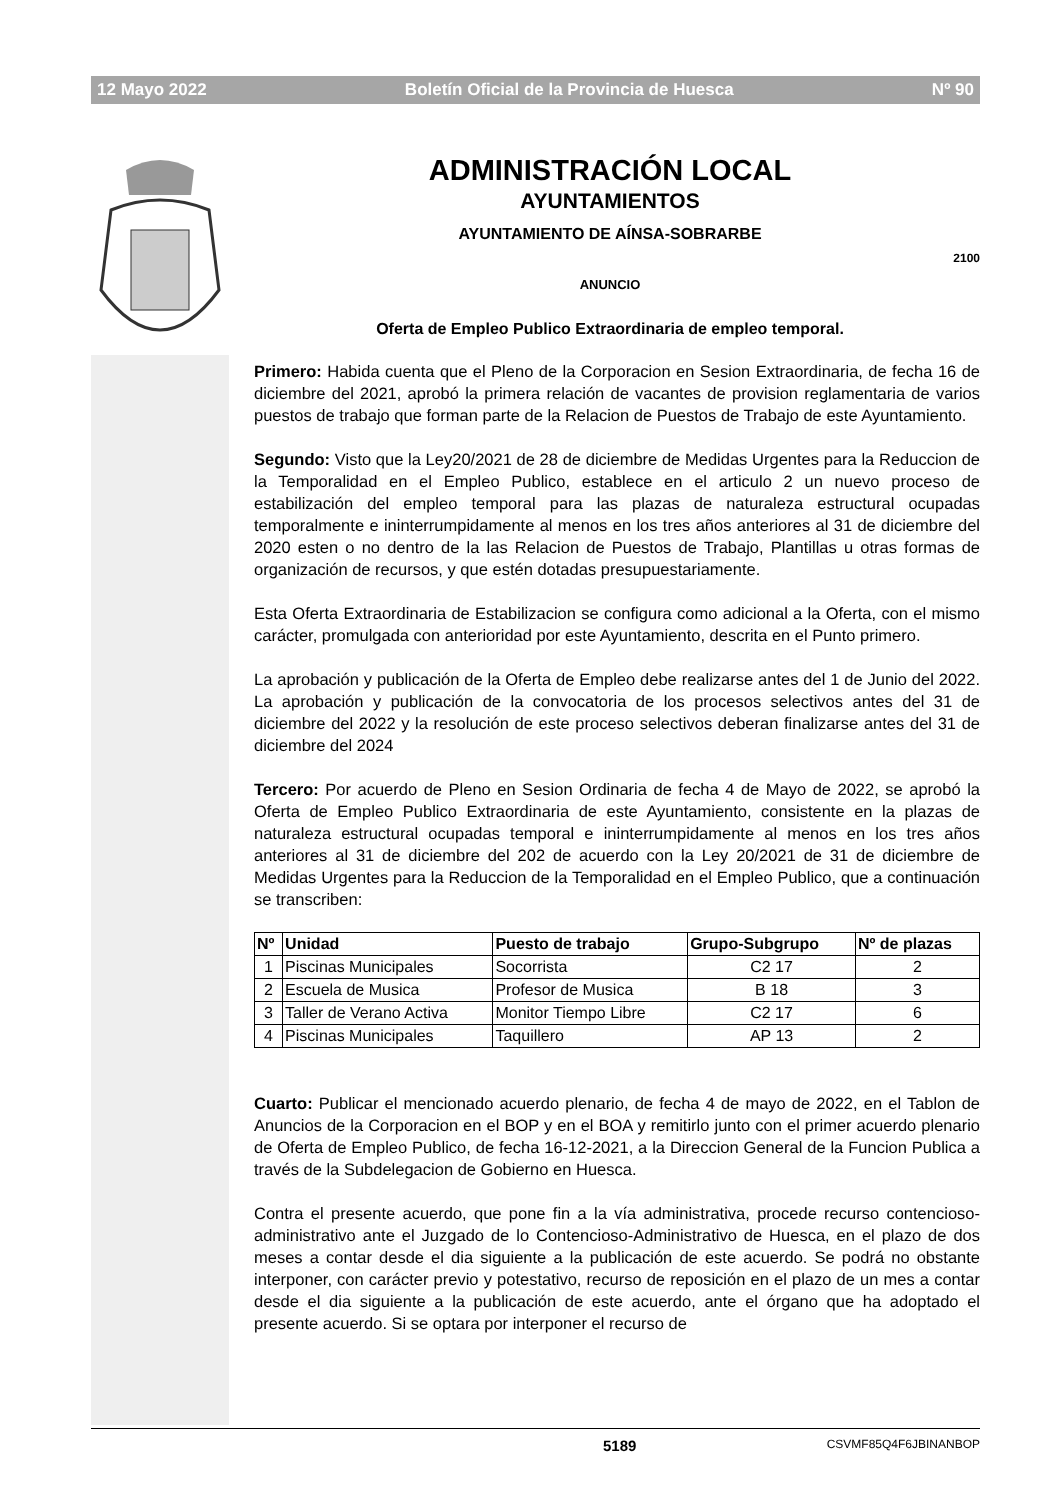12 Mayo 2022 Boletín Oficial de la Provincia de Huesca Nº 90
ADMINISTRACIÓN LOCAL
AYUNTAMIENTOS
AYUNTAMIENTO DE AÍNSA-SOBRARBE
2100
ANUNCIO
Oferta de Empleo Publico Extraordinaria de empleo temporal.
Primero: Habida cuenta que el Pleno de la Corporacion en Sesion Extraordinaria, de fecha 16 de diciembre del 2021, aprobó la primera relación de vacantes de provision reglamentaria de varios puestos de trabajo que forman parte de la Relacion de Puestos de Trabajo de este Ayuntamiento.
Segundo: Visto que la Ley20/2021 de 28 de diciembre de Medidas Urgentes para la Reduccion de la Temporalidad en el Empleo Publico, establece en el articulo 2 un nuevo proceso de estabilización del empleo temporal para las plazas de naturaleza estructural ocupadas temporalmente e ininterrumpidamente al menos en los tres años anteriores al 31 de diciembre del 2020 esten o no dentro de la las Relacion de Puestos de Trabajo, Plantillas u otras formas de organización de recursos, y que estén dotadas presupuestariamente.
Esta Oferta Extraordinaria de Estabilizacion se configura como adicional a la Oferta, con el mismo carácter, promulgada con anterioridad por este Ayuntamiento, descrita en el Punto primero.
La aprobación y publicación de la Oferta de Empleo debe realizarse antes del 1 de Junio del 2022. La aprobación y publicación de la convocatoria de los procesos selectivos antes del 31 de diciembre del 2022 y la resolución de este proceso selectivos deberan finalizarse antes del 31 de diciembre del 2024
Tercero: Por acuerdo de Pleno en Sesion Ordinaria de fecha 4 de Mayo de 2022, se aprobó la Oferta de Empleo Publico Extraordinaria de este Ayuntamiento, consistente en la plazas de naturaleza estructural ocupadas temporal e ininterrumpidamente al menos en los tres años anteriores al 31 de diciembre del 202 de acuerdo con la Ley 20/2021 de 31 de diciembre de Medidas Urgentes para la Reduccion de la Temporalidad en el Empleo Publico, que a continuación se transcriben:
| Nº | Unidad | Puesto de trabajo | Grupo-Subgrupo | Nº de plazas |
| --- | --- | --- | --- | --- |
| 1 | Piscinas Municipales | Socorrista | C2 17 | 2 |
| 2 | Escuela de Musica | Profesor de Musica | B 18 | 3 |
| 3 | Taller de Verano Activa | Monitor Tiempo Libre | C2 17 | 6 |
| 4 | Piscinas Municipales | Taquillero | AP 13 | 2 |
Cuarto: Publicar el mencionado acuerdo plenario, de fecha 4 de mayo de 2022, en el Tablon de Anuncios de la Corporacion en el BOP y en el BOA y remitirlo junto con el primer acuerdo plenario de Oferta de Empleo Publico, de fecha 16-12-2021, a la Direccion General de la Funcion Publica a través de la Subdelegacion de Gobierno en Huesca.
Contra el presente acuerdo, que pone fin a la vía administrativa, procede recurso contencioso-administrativo ante el Juzgado de lo Contencioso-Administrativo de Huesca, en el plazo de dos meses a contar desde el dia siguiente a la publicación de este acuerdo. Se podrá no obstante interponer, con carácter previo y potestativo, recurso de reposición en el plazo de un mes a contar desde el dia siguiente a la publicación de este acuerdo, ante el órgano que ha adoptado el presente acuerdo. Si se optara por interponer el recurso de
5189 CSVMF85Q4F6JBINANBOP